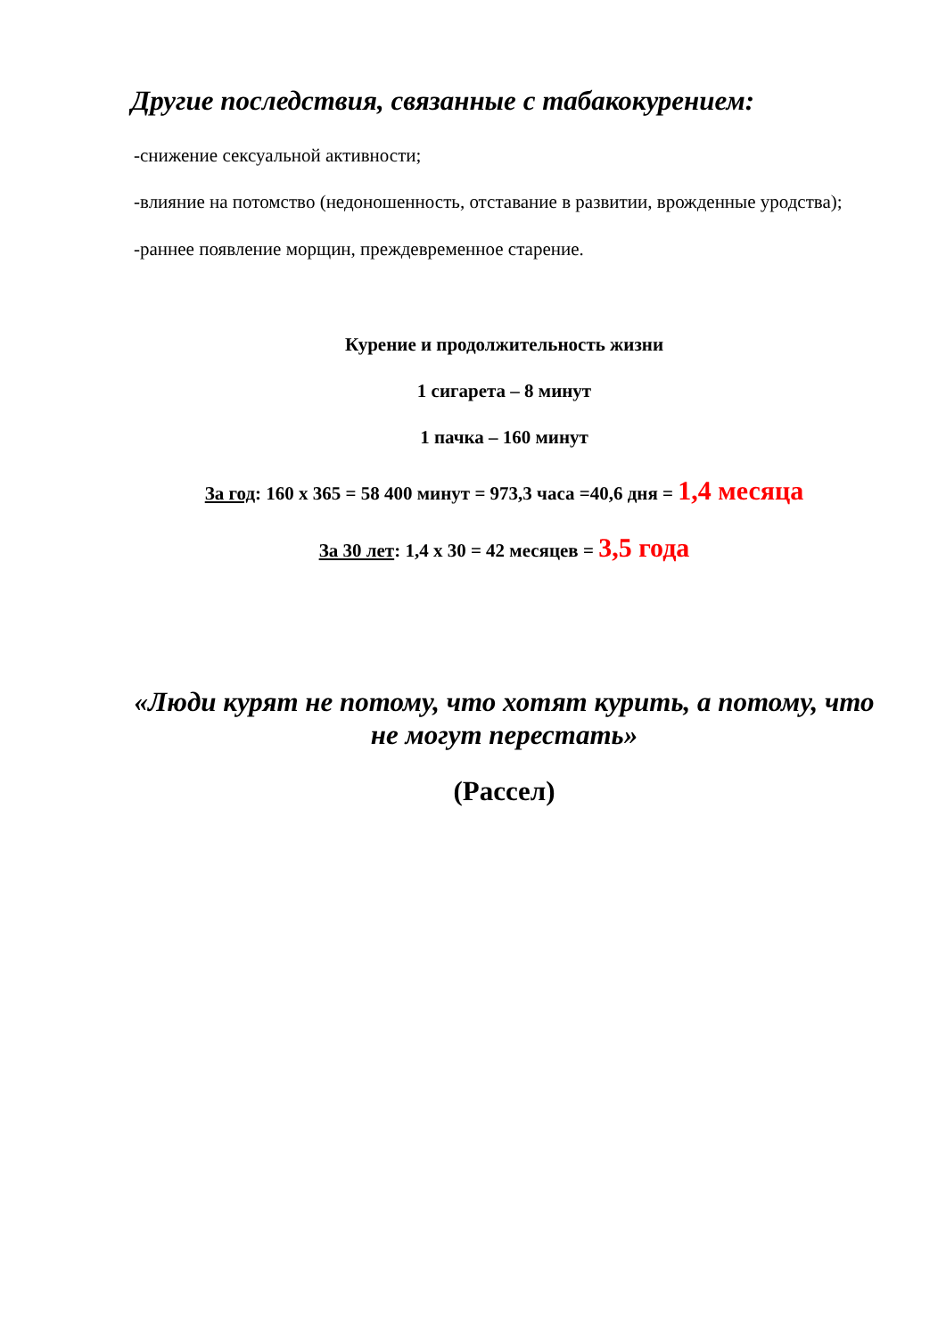Другие последствия, связанные с табакокурением:
-снижение сексуальной активности;
-влияние на потомство (недоношенность, отставание в развитии, врожденные уродства);
-раннее появление морщин, преждевременное старение.
Курение и продолжительность жизни
1 сигарета – 8 минут
1 пачка – 160 минут
За год: 160 х 365 = 58 400 минут = 973,3 часа =40,6 дня = 1,4 месяца
За 30 лет: 1,4 х 30 = 42 месяцев = 3,5 года
«Люди курят не потому, что хотят курить, а потому, что не могут перестать»
(Рассел)